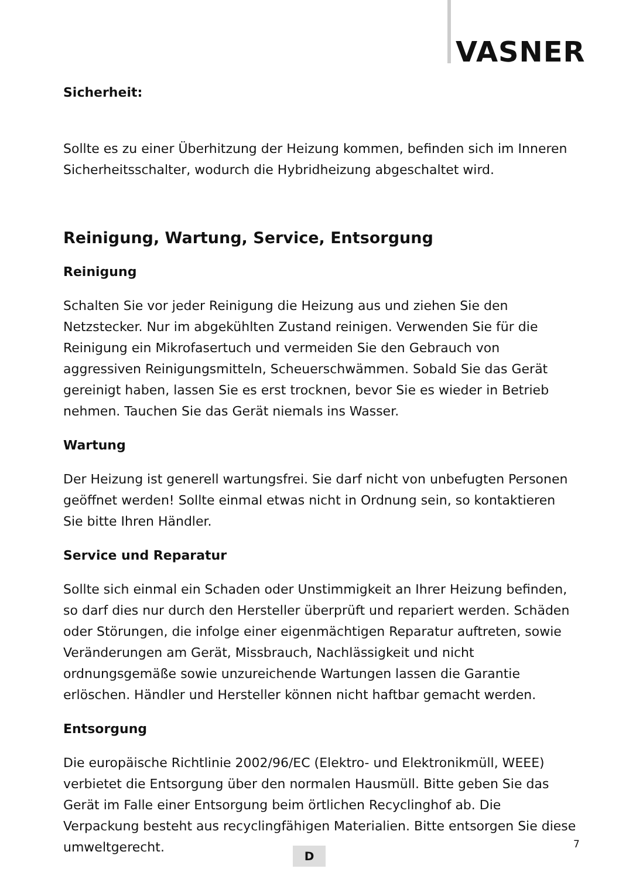VASNER
Sicherheit:
Sollte es zu einer Überhitzung der Heizung kommen, befinden sich im Inneren Sicherheitsschalter, wodurch die Hybridheizung abgeschaltet wird.
Reinigung, Wartung, Service, Entsorgung
Reinigung
Schalten Sie vor jeder Reinigung die Heizung aus und ziehen Sie den Netzstecker. Nur im abgekühlten Zustand reinigen. Verwenden Sie für die Reinigung ein Mikrofasertuch und vermeiden Sie den Gebrauch von aggressiven Reinigungsmitteln, Scheuerschwämmen. Sobald Sie das Gerät gereinigt haben, lassen Sie es erst trocknen, bevor Sie es wieder in Betrieb nehmen. Tauchen Sie das Gerät niemals ins Wasser.
Wartung
Der Heizung ist generell wartungsfrei. Sie darf nicht von unbefugten Personen geöffnet werden! Sollte einmal etwas nicht in Ordnung sein, so kontaktieren Sie bitte Ihren Händler.
Service und Reparatur
Sollte sich einmal ein Schaden oder Unstimmigkeit an Ihrer Heizung befinden, so darf dies nur durch den Hersteller überprüft und repariert werden. Schäden oder Störungen, die infolge einer eigenmächtigen Reparatur auftreten, sowie Veränderungen am Gerät, Missbrauch, Nachlässigkeit und nicht ordnungsgemäße sowie unzureichende Wartungen lassen die Garantie erlöschen. Händler und Hersteller können nicht haftbar gemacht werden.
Entsorgung
Die europäische Richtlinie 2002/96/EC (Elektro- und Elektronikmüll, WEEE) verbietet die Entsorgung über den normalen Hausmüll. Bitte geben Sie das Gerät im Falle einer Entsorgung beim örtlichen Recyclinghof ab. Die Verpackung besteht aus recyclingfähigen Materialien. Bitte entsorgen Sie diese umweltgerecht.
D
7